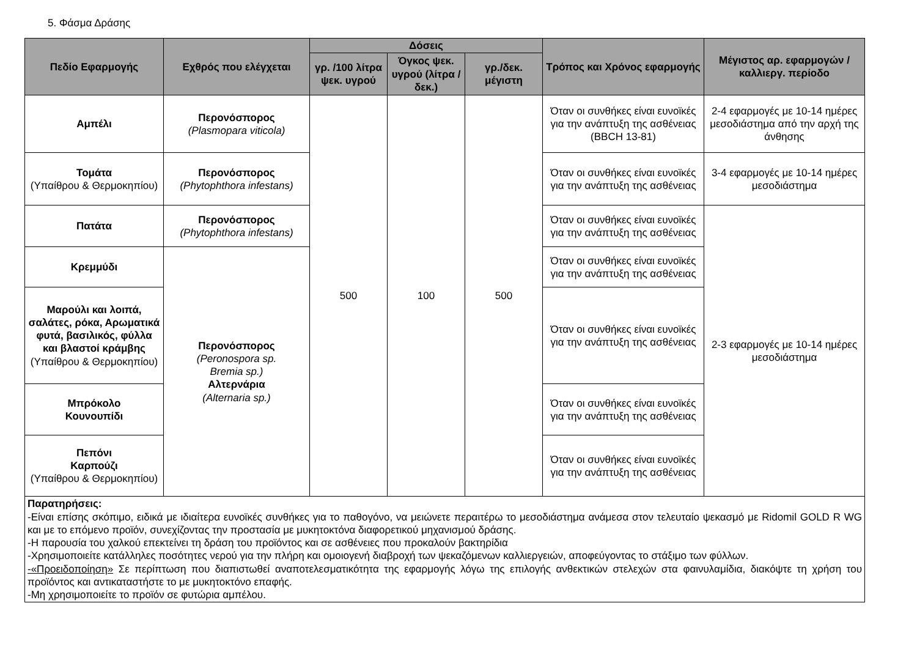5. Φάσμα Δράσης
| Πεδίο Εφαρμογής | Εχθρός που ελέγχεται | Δόσεις | | | Τρόπος και Χρόνος εφαρμογής | Μέγιστος αρ. εφαρμογών / καλλιεργ. περίοδο |
| --- | --- | --- | --- | --- | --- | --- |
| | | γρ. /100 λίτρα ψεκ. υγρού | Όγκος ψεκ. υγρού (λίτρα / δεκ.) | γρ./δεκ. μέγιστη | | |
| Αμπέλι | Περονόσπορος (Plasmopara viticola) | 500 | 100 | 500 | Όταν οι συνθήκες είναι ευνοϊκές για την ανάπτυξη της ασθένειας (BBCH 13-81) | 2-4 εφαρμογές με 10-14 ημέρες μεσοδιάστημα από την αρχή της άνθησης |
| Τομάτα (Υπαίθρου & Θερμοκηπίου) | Περονόσπορος (Phytophthora infestans) | | | | Όταν οι συνθήκες είναι ευνοϊκές για την ανάπτυξη της ασθένειας | 3-4 εφαρμογές με 10-14 ημέρες μεσοδιάστημα |
| Πατάτα | Περονόσπορος (Phytophthora infestans) | | | | Όταν οι συνθήκες είναι ευνοϊκές για την ανάπτυξη της ασθένειας | 2-3 εφαρμογές με 10-14 ημέρες μεσοδιάστημα |
| Κρεμμύδι | Περονόσπορος (Peronospora sp. Bremia sp.) Αλτερνάρια (Alternaria sp.) | | | | Όταν οι συνθήκες είναι ευνοϊκές για την ανάπτυξη της ασθένειας | |
| Μαρούλι και λοιπά, σαλάτες, ρόκα, Αρωματικά φυτά, βασιλικός, φύλλα και βλαστοί κράμβης (Υπαίθρου & Θερμοκηπίου) | | | | | Όταν οι συνθήκες είναι ευνοϊκές για την ανάπτυξη της ασθένειας | |
| Μπρόκολο Κουνουπίδι | | | | | Όταν οι συνθήκες είναι ευνοϊκές για την ανάπτυξη της ασθένειας | |
| Πεπόνι Καρπούζι (Υπαίθρου & Θερμοκηπίου) | | | | | Όταν οι συνθήκες είναι ευνοϊκές για την ανάπτυξη της ασθένειας | |
| Παρατηρήσεις: -Είναι επίσης σκόπιμο, ειδικά με ιδιαίτερα ευνοϊκές συνθήκες για το παθογόνο, να μειώνετε περαιτέρω το μεσοδιάστημα ανάμεσα στον τελευταίο ψεκασμό με Ridomil GOLD R WG και με το επόμενο προϊόν, συνεχίζοντας την προστασία με μυκητοκτόνα διαφορετικού μηχανισμού δράσης. -Η παρουσία του χαλκού επεκτείνει τη δράση του προϊόντος και σε ασθένειες που προκαλούν βακτηρίδια -Χρησιμοποιείτε κατάλληλες ποσότητες νερού για την πλήρη και ομοιογενή διαβροχή των ψεκαζόμενων καλλιεργειών, αποφεύγοντας το στάξιμο των φύλλων. -«Προειδοποίηση» Σε περίπτωση που διαπιστωθεί αναποτελεσματικότητα της εφαρμογής λόγω της επιλογής ανθεκτικών στελεχών στα φαινυλαμίδια, διακόψτε τη χρήση του προϊόντος και αντικαταστήστε το με μυκητοκτόνο επαφής. -Μη χρησιμοποιείτε το προϊόν σε φυτώρια αμπέλου. | | | | | | |